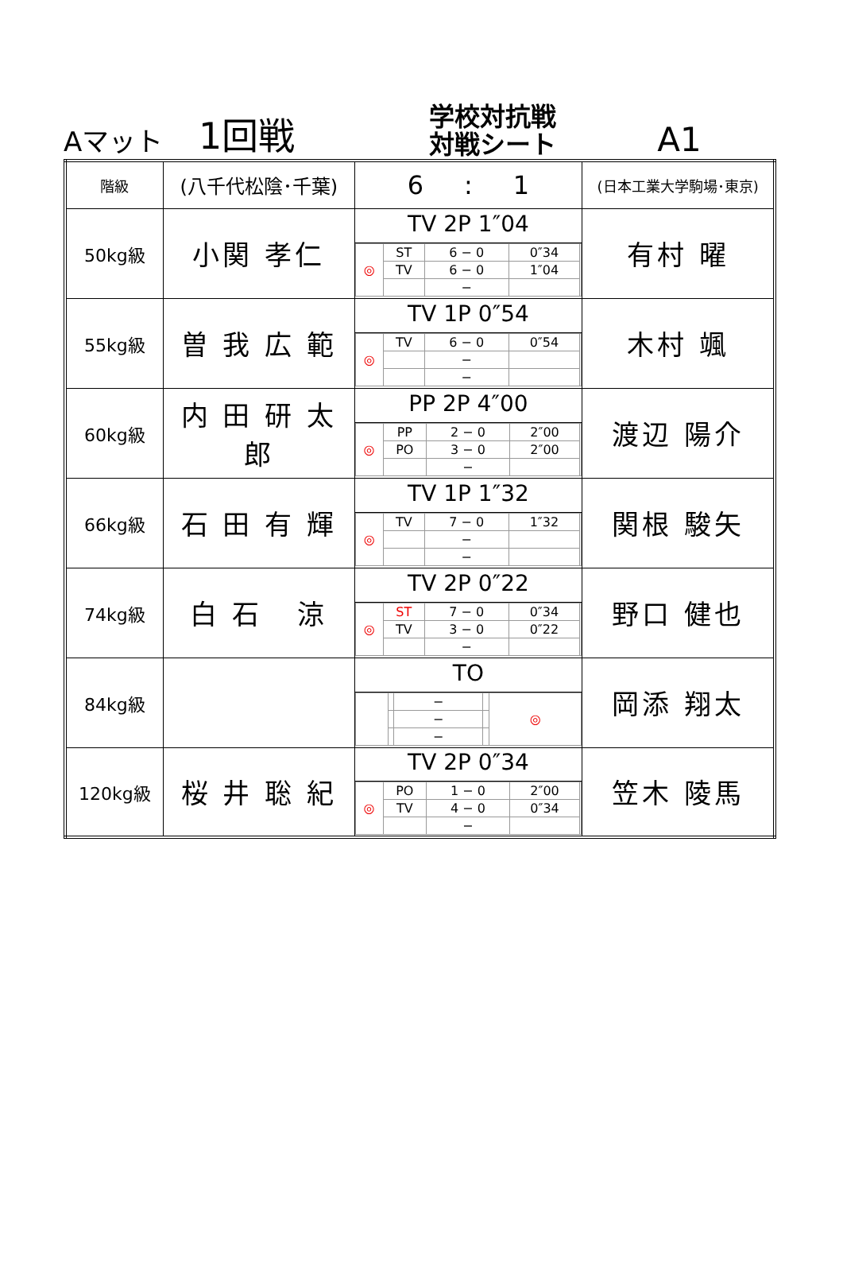Aマット
1回戦
学校対抗戦
対戦シート
A1
| 階級 | (八千代松陰･千葉) | 6 : 1 | (日本工業大学駒場･東京) |
| 50kg級 | 小関 孝仁 | TV 2P 1″04 / ◎ / ST / 6 − 0 / 0″34 / / / / TV / 6 − 0 / 1″04 / / / / / − / / / | 有村 曜 |
| 55kg級 | 曽 我 広 範 | TV 1P 0″54 / ◎ / TV / 6 − 0 / 0″54 / / / / / − / / / / / / − / / / | 木村 颯 |
| 60kg級 | 内 田 研 太 郎 | PP 2P 4″00 / ◎ / PP / 2 − 0 / 2″00 / / / / PO / 3 − 0 / 2″00 / / / / / − / / / | 渡辺 陽介 |
| 66kg級 | 石 田 有 輝 | TV 1P 1″32 / ◎ / TV / 7 − 0 / 1″32 / / / / / − / / / / / / − / / / | 関根 駿矢 |
| 74kg級 | 白 石 涼 | TV 2P 0″22 / ◎ / ST / 7 − 0 / 0″34 / / / / TV / 3 − 0 / 0″22 / / / / / − / / / | 野口 健也 |
| 84kg級 | | TO / / / − / / ◎ / / / / − / / / / / / − / / / | 岡添 翔太 |
| 120kg級 | 桜 井 聡 紀 | TV 2P 0″34 / ◎ / PO / 1 − 0 / 2″00 / / / / TV / 4 − 0 / 0″34 / / / / / − / / / | 笠木 陵馬 |